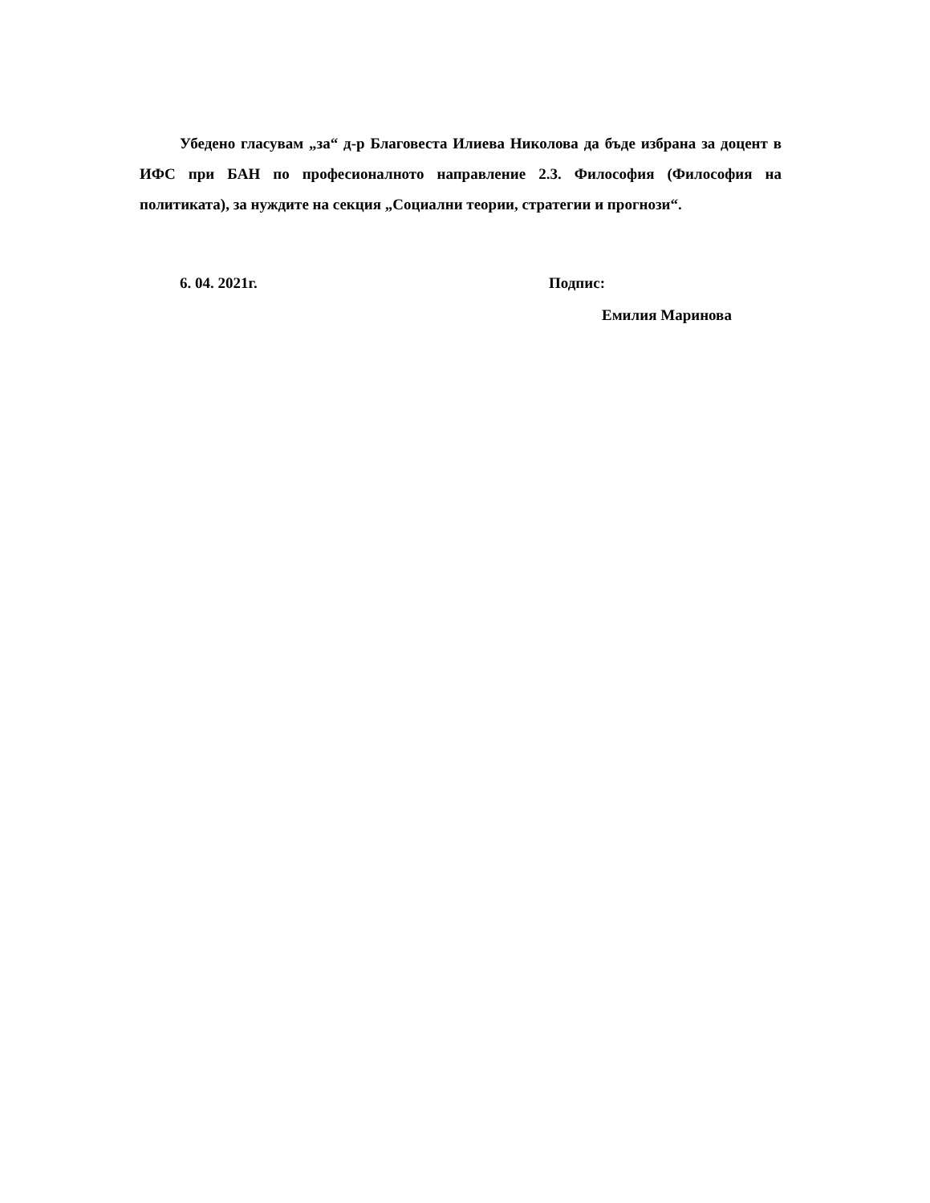Убедено гласувам „за“ д-р Благовеста Илиева Николова да бъде избрана за доцент в ИФС при БАН по професионалното направление 2.3. Философия (Философия на политиката), за нуждите на секция „Социални теории, стратегии и прогнози“.
6. 04. 2021г. Подпис:
Емилия Маринова